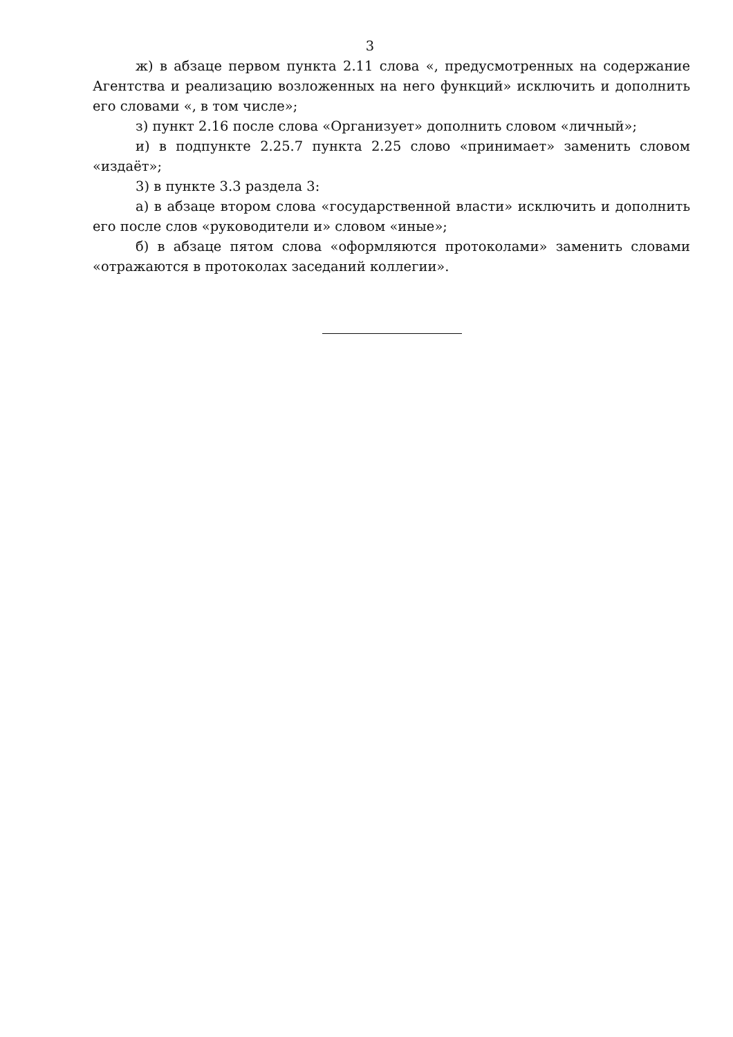3
ж) в абзаце первом пункта 2.11 слова «, предусмотренных на содержание Агентства и реализацию возложенных на него функций» исключить и дополнить его словами «, в том числе»;
з) пункт 2.16 после слова «Организует» дополнить словом «личный»;
и) в подпункте 2.25.7 пункта 2.25 слово «принимает» заменить словом «издаёт»;
3) в пункте 3.3 раздела 3:
а) в абзаце втором слова «государственной власти» исключить и дополнить его после слов «руководители и» словом «иные»;
б) в абзаце пятом слова «оформляются протоколами» заменить словами «отражаются в протоколах заседаний коллегии».